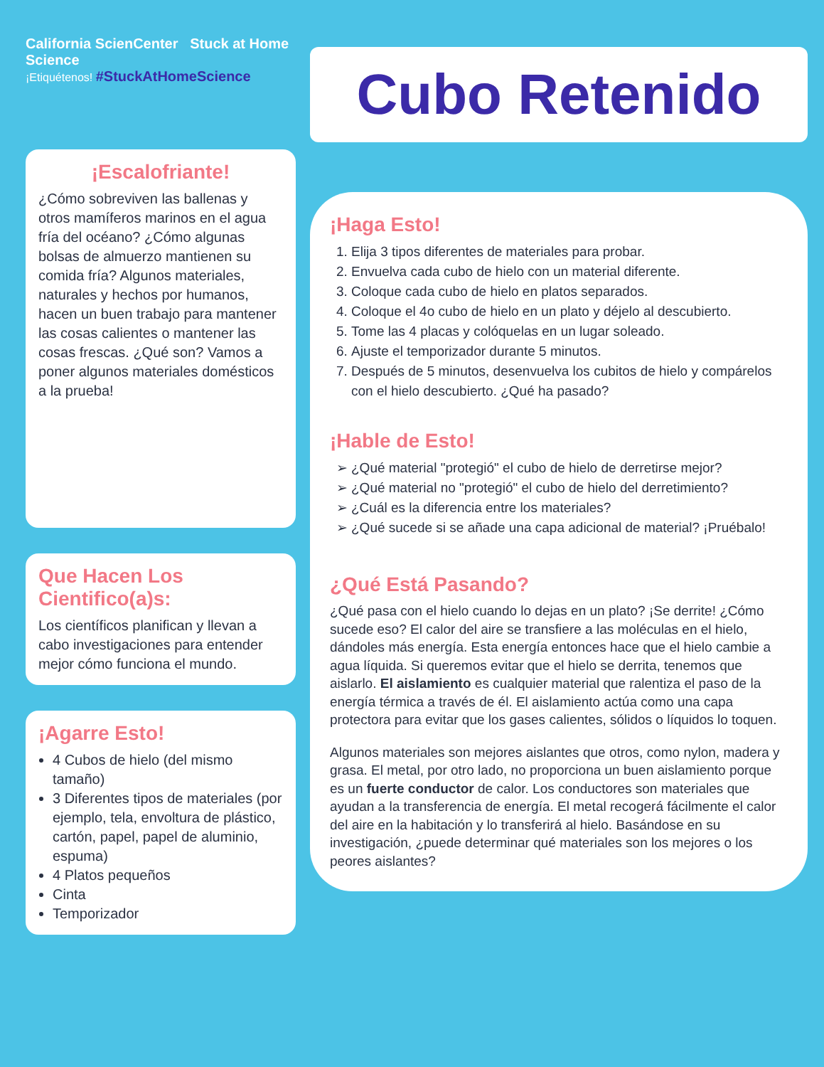California ScienCenter Stuck at Home Science
¡Etiquétenos! #StuckAtHomeScience
¡Escalofriante!
¿Cómo sobreviven las ballenas y otros mamíferos marinos en el agua fría del océano? ¿Cómo algunas bolsas de almuerzo mantienen su comida fría? Algunos materiales, naturales y hechos por humanos, hacen un buen trabajo para mantener las cosas calientes o mantener las cosas frescas. ¿Qué son? Vamos a poner algunos materiales domésticos a la prueba!
Que Hacen Los Cientifico(a)s:
Los científicos planifican y llevan a cabo investigaciones para entender mejor cómo funciona el mundo.
¡Agarre Esto!
4 Cubos de hielo (del mismo tamaño)
3 Diferentes tipos de materiales (por ejemplo, tela, envoltura de plástico, cartón, papel, papel de aluminio, espuma)
4 Platos pequeños
Cinta
Temporizador
Cubo Retenido
¡Haga Esto!
1. Elija 3 tipos diferentes de materiales para probar.
2. Envuelva cada cubo de hielo con un material diferente.
3. Coloque cada cubo de hielo en platos separados.
4. Coloque el 4o cubo de hielo en un plato y déjelo al descubierto.
5. Tome las 4 placas y colóquelas en un lugar soleado.
6. Ajuste el temporizador durante 5 minutos.
7. Después de 5 minutos, desenvuelva los cubitos de hielo y compárelos con el hielo descubierto. ¿Qué ha pasado?
¡Hable de Esto!
¿Qué material "protegió" el cubo de hielo de derretirse mejor?
¿Qué material no "protegió" el cubo de hielo del derretimiento?
¿Cuál es la diferencia entre los materiales?
¿Qué sucede si se añade una capa adicional de material? ¡Pruébalo!
¿Qué Está Pasando?
¿Qué pasa con el hielo cuando lo dejas en un plato? ¡Se derrite! ¿Cómo sucede eso? El calor del aire se transfiere a las moléculas en el hielo, dándoles más energía. Esta energía entonces hace que el hielo cambie a agua líquida. Si queremos evitar que el hielo se derrita, tenemos que aislarlo. El aislamiento es cualquier material que ralentiza el paso de la energía térmica a través de él. El aislamiento actúa como una capa protectora para evitar que los gases calientes, sólidos o líquidos lo toquen.
Algunos materiales son mejores aislantes que otros, como nylon, madera y grasa. El metal, por otro lado, no proporciona un buen aislamiento porque es un fuerte conductor de calor. Los conductores son materiales que ayudan a la transferencia de energía. El metal recogerá fácilmente el calor del aire en la habitación y lo transferirá al hielo. Basándose en su investigación, ¿puede determinar qué materiales son los mejores o los peores aislantes?